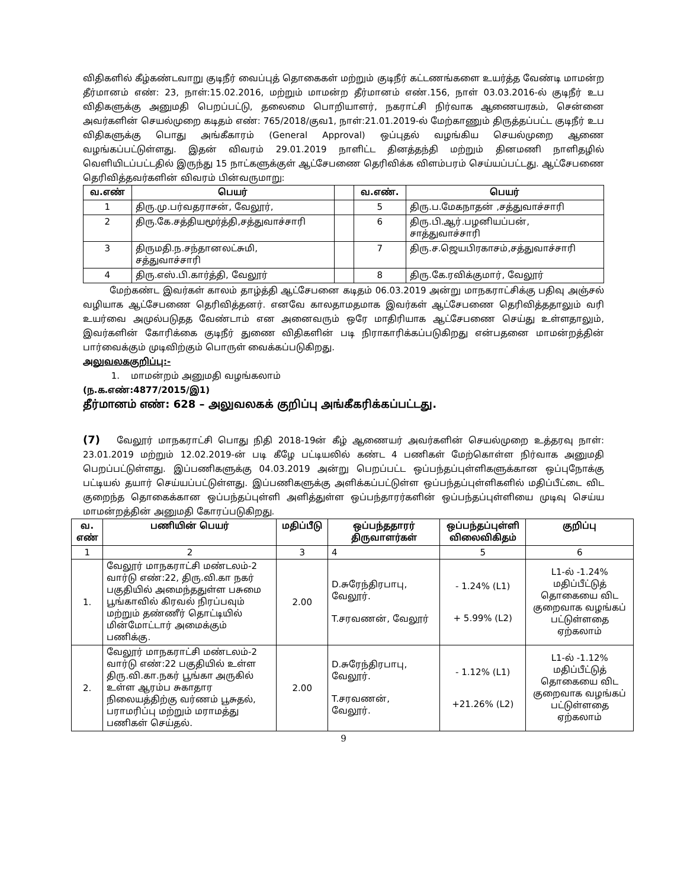விதிகளில் கீழ்கண்டவாறு குடிநீர் வைப்புத் தொகைகள் மற்றும் குடிநீர் கட்டணங்களை உயர்த்த வேண்டி மாமன்ற தீர்மானம் எண்: 23, நாள்:15.02.2016, மற்றும் மாமன்ற தீர்மானம் எண்.156, நாள் 03.03.2016-ல் குடிநீர் உப விதிகளுக்கு அனுமதி பெறப்பட்டு, தலைமை பொறியாளர், நகராட்சி நிர்வாக ஆணையரகம், சென்னை அவர்களின் செயல்முறை கடிதம் எண்: 765/2018/குவ1, நாள்:21.01.2019-ல் மேற்காணும் திருத்தப்பட்ட குடிநீர் உப விதிகளுக்கு பொது அங்கீகாரம் (General Approval) ஒப்புதல் வழங்கிய செயல்முறை ஆணை வழங்கப்பட்டுள்ளது. இதன் விவரம் 29.01.2019 நாளிட்ட தினத்தந்தி மற்றும் தினமணி நாளிதழில் வெளியிடப்பட்டதில் இருந்து 15 நாட்களுக்குள் ஆட்சேபணை தெரிவிக்க விளம்பரம் செய்யப்பட்டது. ஆட்சேபணை தெரிவித்தவர்களின் விவரம் பின்வருமாறு:
| வ.எண் | பெயர் | | வ.எண். | பெயர் |
| --- | --- | --- | --- | --- |
| 1 | திரு.மு.பர்வதராசன், வேலூர், | | 5 | திரு.ப.மேகநாதன் ,சத்துவாச்சாரி |
| 2 | திரு.கே.சத்தியமூர்த்தி,சத்துவாச்சாரி | | 6 | திரு.பி.ஆர்.பழனியப்பன், சாத்துவாச்சாரி |
| 3 | திருமதி.ந.சந்தானலட்சுமி, சத்துவாச்சாரி | | 7 | திரு.ச.ஜெயபிரகாசம்,சத்துவாச்சாரி |
| 4 | திரு.எஸ்.பி.கார்த்தி, வேலூர் | | 8 | திரு.கே.ரவிக்குமார், வேலூர் |
மேற்கண்ட இவர்கள் காலம் தாழ்த்தி ஆட்சேபனை கடிதம் 06.03.2019 அன்று மாநகராட்சிக்கு பதிவு அஞ்சல் வழியாக ஆட்சேபணை தெரிவித்தனர். எனவே காலதாமதமாக இவர்கள் ஆட்சேபணை தெரிவித்ததாலும் வரி உயர்வை அமுல்படுதத வேண்டாம் என அனைவரும் ஒரே மாதிரியாக ஆட்சேபணை செய்து உள்ளதாலும், இவர்களின் கோரிக்கை குடிநீர் துணை விதிகளின் படி நிராகாரிக்கப்படுகிறது என்பதனை மாமன்றத்தின் பார்வைக்கும் முடிவிற்கும் பொருள் வைக்கப்படுகிறது.
அலுவலககுறிப்பு:-
1. மாமன்றம் அனுமதி வழங்கலாம்
(ந.க.எண்:4877/2015/இ1)
தீர்மானம் எண்: 628 – அலுவலகக் குறிப்பு அங்கீகரிக்கப்பட்டது.
(7) வேலூர் மாநகராட்சி பொது நிதி 2018-19ன் கீழ் ஆணையர் அவர்களின் செயல்முறை உத்தரவு நாள்: 23.01.2019 மற்றும் 12.02.2019-ன் படி கீழே பட்டியலில் கண்ட 4 பணிகள் மேற்கொள்ள நிர்வாக அனுமதி பெறப்பட்டுள்ளது. இப்பணிகளுக்கு 04.03.2019 அன்று பெறப்பட்ட ஒப்பந்தப்புள்ளிகளுக்கான ஒப்புநோக்கு பட்டியல் தயார் செய்யப்பட்டுள்ளது. இப்பணிகளுக்கு அளிக்கப்பட்டுள்ள ஒப்பந்தப்புள்ளிகளில் மதிப்பீட்டை விட குறைந்த தொகைக்கான ஒப்பந்தப்புள்ளி அளித்துள்ள ஒப்பந்தாரர்களின் ஒப்பந்தப்புள்ளியை முடிவு செய்ய மாமன்றத்தின் அனுமதி கோரப்படுகிறது.
| வ. எண் | பணியின் பெயர் | மதிப்பீடு | ஒப்பந்ததாரர் திருவாளர்கள் | ஒப்பந்தப்புள்ளி விலைவிகிதம் | குறிப்பு |
| --- | --- | --- | --- | --- | --- |
| 1 | 2 | 3 | 4 | 5 | 6 |
| 1. | வேலூர் மாநகராட்சி மண்டலம்-2 வார்டு எண்:22, திரு.வி.கா நகர் பகுதியில் அமைந்ததுள்ள பசுமை பூங்காவில் கிரவல் நிரப்பவும் மற்றும் தண்ணீர் தொட்டியில் மின்மோட்டார் அமைக்கும் பணிக்கு. | 2.00 | D.சுரேந்திரபாபு, வேலூர். T.சரவணன், வேலூர் | - 1.24% (L1) + 5.99% (L2) | L1-ல் -1.24% மதிப்பீட்டுத் தொகையை விட குறைவாக வழங்கப் பட்டுள்ளதை ஏற்கலாம் |
| 2. | வேலூர் மாநகராட்சி மண்டலம்-2 வார்டு எண்:22 பகுதியில் உள்ள திரு.வி.கா.நகர் பூங்கா அருகில் உள்ள ஆரம்ப சுகாதார நிலையத்திற்கு வர்ணம் பூசுதல், பராமரிப்பு மற்றும் மராமத்து பணிகள் செய்தல். | 2.00 | D.சுரேந்திரபாபு, வேலூர். T.சரவணன், வேலூர். | - 1.12% (L1) +21.26% (L2) | L1-ல் -1.12% மதிப்பீட்டுத் தொகையை விட குறைவாக வழங்கப் பட்டுள்ளதை ஏற்கலாம் |
9